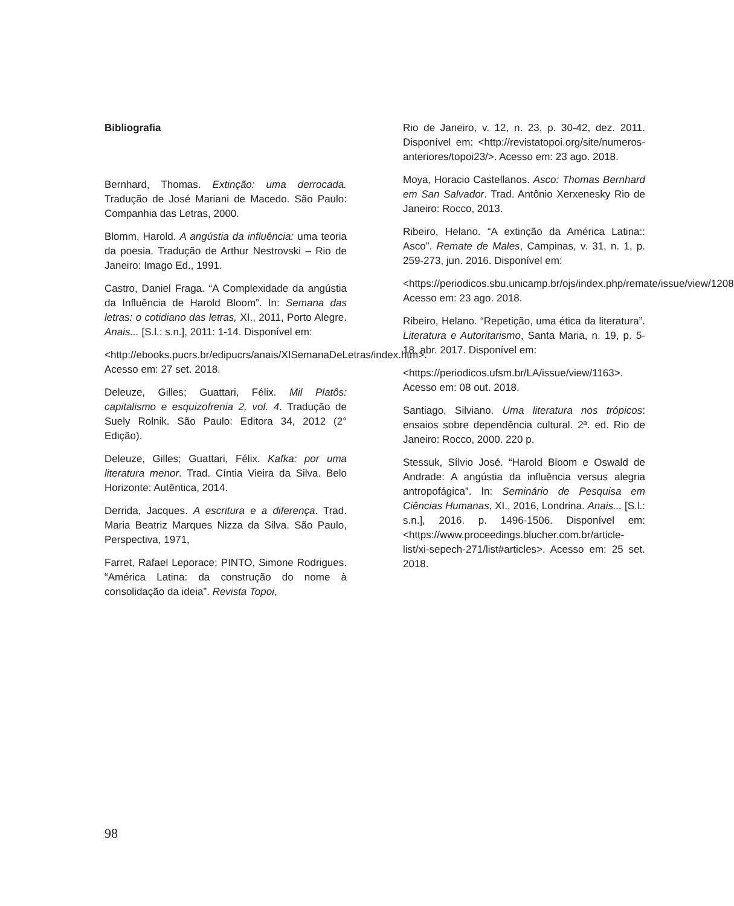Bibliografia
Bernhard, Thomas. Extinção: uma derrocada. Tradução de José Mariani de Macedo. São Paulo: Companhia das Letras, 2000.
Blomm, Harold. A angústia da influência: uma teoria da poesia. Tradução de Arthur Nestrovski – Rio de Janeiro: Imago Ed., 1991.
Castro, Daniel Fraga. “A Complexidade da angústia da Influência de Harold Bloom”. In: Semana das letras: o cotidiano das letras, XI., 2011, Porto Alegre. Anais... [S.l.: s.n.], 2011: 1-14. Disponível em:
<http://ebooks.pucrs.br/edipucrs/anais/XISemanaDeLetras/index.htm>. Acesso em: 27 set. 2018.
Deleuze, Gilles; Guattari, Félix. Mil Platôs: capitalismo e esquizofrenia 2, vol. 4. Tradução de Suely Rolnik. São Paulo: Editora 34, 2012 (2° Edição).
Deleuze, Gilles; Guattari, Félix. Kafka: por uma literatura menor. Trad. Cíntia Vieira da Silva. Belo Horizonte: Autêntica, 2014.
Derrida, Jacques. A escritura e a diferença. Trad. Maria Beatriz Marques Nizza da Silva. São Paulo, Perspectiva, 1971,
Farret, Rafael Leporace; PINTO, Simone Rodrigues. “América Latina: da construção do nome à consolidação da ideia”. Revista Topoi,
Rio de Janeiro, v. 12, n. 23, p. 30-42, dez. 2011. Disponível em: <http://revistatopoi.org/site/numeros-anteriores/topoi23/>. Acesso em: 23 ago. 2018.
Moya, Horacio Castellanos. Asco: Thomas Bernhard em San Salvador. Trad. Antônio Xerxenesky Rio de Janeiro: Rocco, 2013.
Ribeiro, Helano. “A extinção da América Latina:: Asco”. Remate de Males, Campinas, v. 31, n. 1, p. 259-273, jun. 2016. Disponível em:
<https://periodicos.sbu.unicamp.br/ojs/index.php/remate/issue/view/1208>. Acesso em: 23 ago. 2018.
Ribeiro, Helano. “Repetição, uma ética da literatura”. Literatura e Autoritarismo, Santa Maria, n. 19, p. 5-18, abr. 2017. Disponível em:
<https://periodicos.ufsm.br/LA/issue/view/1163>. Acesso em: 08 out. 2018.
Santiago, Silviano. Uma literatura nos trópicos: ensaios sobre dependência cultural. 2ª. ed. Rio de Janeiro: Rocco, 2000. 220 p.
Stessuk, Sílvio José. “Harold Bloom e Oswald de Andrade: A angústia da influência versus alegria antropofágica”. In: Seminário de Pesquisa em Ciências Humanas, XI., 2016, Londrina. Anais... [S.l.: s.n.], 2016. p. 1496-1506. Disponível em: <https://www.proceedings.blucher.com.br/article-list/xi-sepech-271/list#articles>. Acesso em: 25 set. 2018.
98